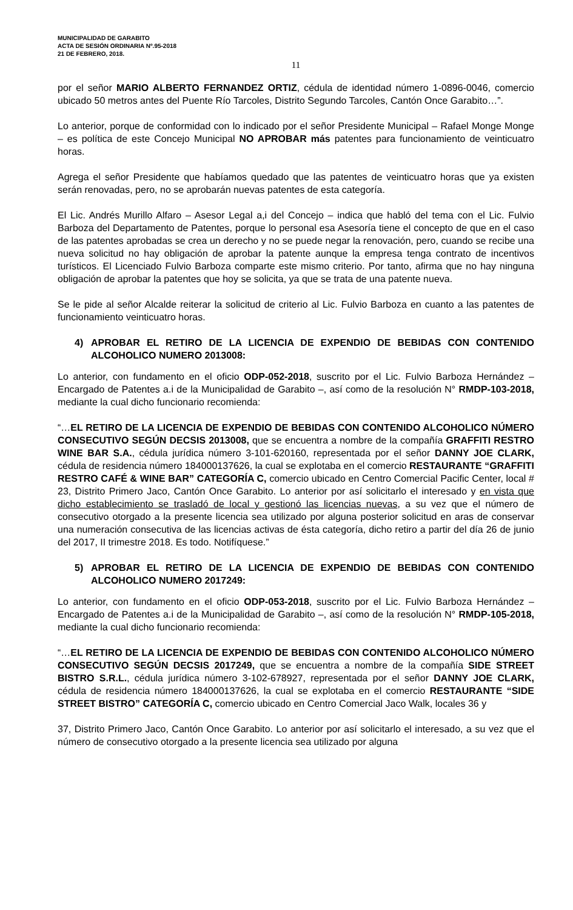MUNICIPALIDAD DE GARABITO
ACTA DE SESIÓN ORDINARIA Nº.95-2018
21 DE FEBRERO, 2018.
11
por el señor MARIO ALBERTO FERNANDEZ ORTIZ, cédula de identidad número 1-0896-0046, comercio ubicado 50 metros antes del Puente Río Tarcoles, Distrito Segundo Tarcoles, Cantón Once Garabito…”.
Lo anterior, porque de conformidad con lo indicado por el señor Presidente Municipal – Rafael Monge Monge – es política de este Concejo Municipal NO APROBAR más patentes para funcionamiento de veinticuatro horas.
Agrega el señor Presidente que habíamos quedado que las patentes de veinticuatro horas que ya existen serán renovadas, pero, no se aprobarán nuevas patentes de esta categoría.
El Lic. Andrés Murillo Alfaro – Asesor Legal a,i del Concejo – indica que habló del tema con el Lic. Fulvio Barboza del Departamento de Patentes, porque lo personal esa Asesoría tiene el concepto de que en el caso de las patentes aprobadas se crea un derecho y no se puede negar la renovación, pero, cuando se recibe una nueva solicitud no hay obligación de aprobar la patente aunque la empresa tenga contrato de incentivos turísticos. El Licenciado Fulvio Barboza comparte este mismo criterio. Por tanto, afirma que no hay ninguna obligación de aprobar la patentes que hoy se solicita, ya que se trata de una patente nueva.
Se le pide al señor Alcalde reiterar la solicitud de criterio al Lic. Fulvio Barboza en cuanto a las patentes de funcionamiento veinticuatro horas.
4) APROBAR EL RETIRO DE LA LICENCIA DE EXPENDIO DE BEBIDAS CON CONTENIDO ALCOHOLICO NUMERO 2013008:
Lo anterior, con fundamento en el oficio ODP-052-2018, suscrito por el Lic. Fulvio Barboza Hernández – Encargado de Patentes a.i de la Municipalidad de Garabito –, así como de la resolución N° RMDP-103-2018, mediante la cual dicho funcionario recomienda:
“…EL RETIRO DE LA LICENCIA DE EXPENDIO DE BEBIDAS CON CONTENIDO ALCOHOLICO NÚMERO CONSECUTIVO SEGÚN DECSIS 2013008, que se encuentra a nombre de la compañía GRAFFITI RESTRO WINE BAR S.A., cédula jurídica número 3-101-620160, representada por el señor DANNY JOE CLARK, cédula de residencia número 184000137626, la cual se explotaba en el comercio RESTAURANTE “GRAFFITI RESTRO CAFÉ & WINE BAR” CATEGORÍA C, comercio ubicado en Centro Comercial Pacific Center, local # 23, Distrito Primero Jaco, Cantón Once Garabito. Lo anterior por así solicitarlo el interesado y en vista que dicho establecimiento se trasladó de local y gestionó las licencias nuevas, a su vez que el número de consecutivo otorgado a la presente licencia sea utilizado por alguna posterior solicitud en aras de conservar una numeración consecutiva de las licencias activas de ésta categoría, dicho retiro a partir del día 26 de junio del 2017, II trimestre 2018. Es todo. Notifíquese.”
5) APROBAR EL RETIRO DE LA LICENCIA DE EXPENDIO DE BEBIDAS CON CONTENIDO ALCOHOLICO NUMERO 2017249:
Lo anterior, con fundamento en el oficio ODP-053-2018, suscrito por el Lic. Fulvio Barboza Hernández – Encargado de Patentes a.i de la Municipalidad de Garabito –, así como de la resolución N° RMDP-105-2018, mediante la cual dicho funcionario recomienda:
“…EL RETIRO DE LA LICENCIA DE EXPENDIO DE BEBIDAS CON CONTENIDO ALCOHOLICO NÚMERO CONSECUTIVO SEGÚN DECSIS 2017249, que se encuentra a nombre de la compañía SIDE STREET BISTRO S.R.L., cédula jurídica número 3-102-678927, representada por el señor DANNY JOE CLARK, cédula de residencia número 184000137626, la cual se explotaba en el comercio RESTAURANTE “SIDE STREET BISTRO” CATEGORÍA C, comercio ubicado en Centro Comercial Jaco Walk, locales 36 y
37, Distrito Primero Jaco, Cantón Once Garabito. Lo anterior por así solicitarlo el interesado, a su vez que el número de consecutivo otorgado a la presente licencia sea utilizado por alguna